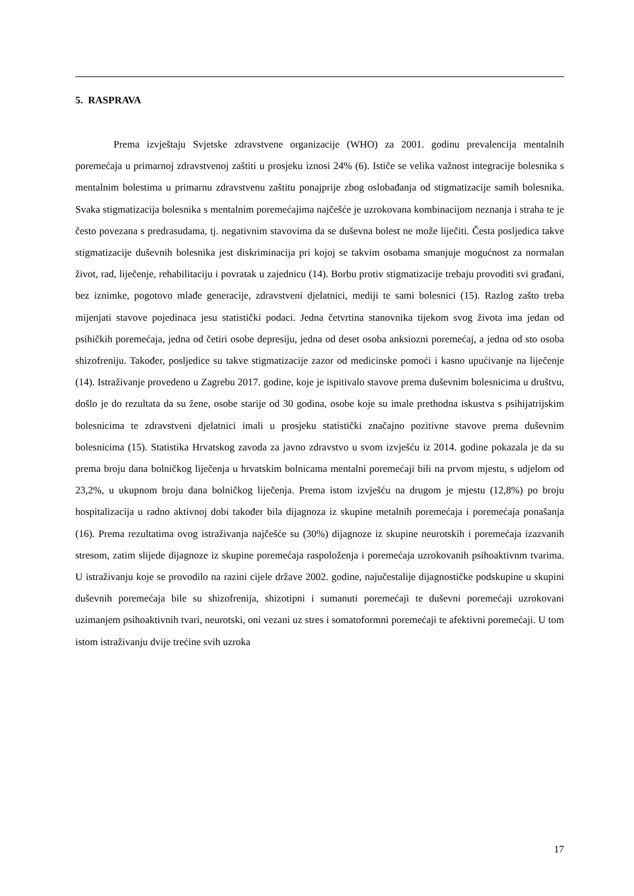5. RASPRAVA
Prema izvještaju Svjetske zdravstvene organizacije (WHO) za 2001. godinu prevalencija mentalnih poremećaja u primarnoj zdravstvenoj zaštiti u prosjeku iznosi 24% (6). Ističe se velika važnost integracije bolesnika s mentalnim bolestima u primarnu zdravstvenu zaštitu ponajprije zbog oslobađanja od stigmatizacije samih bolesnika. Svaka stigmatizacija bolesnika s mentalnim poremećajima najčešće je uzrokovana kombinacijom neznanja i straha te je često povezana s predrasudama, tj. negativnim stavovima da se duševna bolest ne može liječiti. Česta posljedica takve stigmatizacije duševnih bolesnika jest diskriminacija pri kojoj se takvim osobama smanjuje mogućnost za normalan život, rad, liječenje, rehabilitaciju i povratak u zajednicu (14). Borbu protiv stigmatizacije trebaju provoditi svi građani, bez iznimke, pogotovo mlađe generacije, zdravstveni djelatnici, mediji te sami bolesnici (15). Razlog zašto treba mijenjati stavove pojedinaca jesu statistički podaci. Jedna četvrtina stanovnika tijekom svog života ima jedan od psihičkih poremećaja, jedna od četiri osobe depresiju, jedna od deset osoba anksiozni poremećaj, a jedna od sto osoba shizofreniju. Također, posljedice su takve stigmatizacije zazor od medicinske pomoći i kasno upućivanje na liječenje (14). Istraživanje provedeno u Zagrebu 2017. godine, koje je ispitivalo stavove prema duševnim bolesnicima u društvu, došlo je do rezultata da su žene, osobe starije od 30 godina, osobe koje su imale prethodna iskustva s psihijatrijskim bolesnicima te zdravstveni djelatnici imali u prosjeku statistički značajno pozitivne stavove prema duševnim bolesnicima (15). Statistika Hrvatskog zavoda za javno zdravstvo u svom izvješću iz 2014. godine pokazala je da su prema broju dana bolničkog liječenja u hrvatskim bolnicama mentalni poremećaji bili na prvom mjestu, s udjelom od 23,2%, u ukupnom broju dana bolničkog liječenja. Prema istom izvješću na drugom je mjestu (12,8%) po broju hospitalizacija u radno aktivnoj dobi također bila dijagnoza iz skupine metalnih poremećaja i poremećaja ponašanja (16). Prema rezultatima ovog istraživanja najčešće su (30%) dijagnoze iz skupine neurotskih i poremećaja izazvanih stresom, zatim slijede dijagnoze iz skupine poremećaja raspoloženja i poremećaja uzrokovanih psihoaktivnm tvarima. U istraživanju koje se provodilo na razini cijele države 2002. godine, najučestalije dijagnostičke podskupine u skupini duševnih poremećaja bile su shizofrenija, shizotipni i sumanuti poremećaji te duševni poremećaji uzrokovani uzimanjem psihoaktivnih tvari, neurotski, oni vezani uz stres i somatoformni poremećaji te afektivni poremećaji. U tom istom istraživanju dvije trećine svih uzroka
17